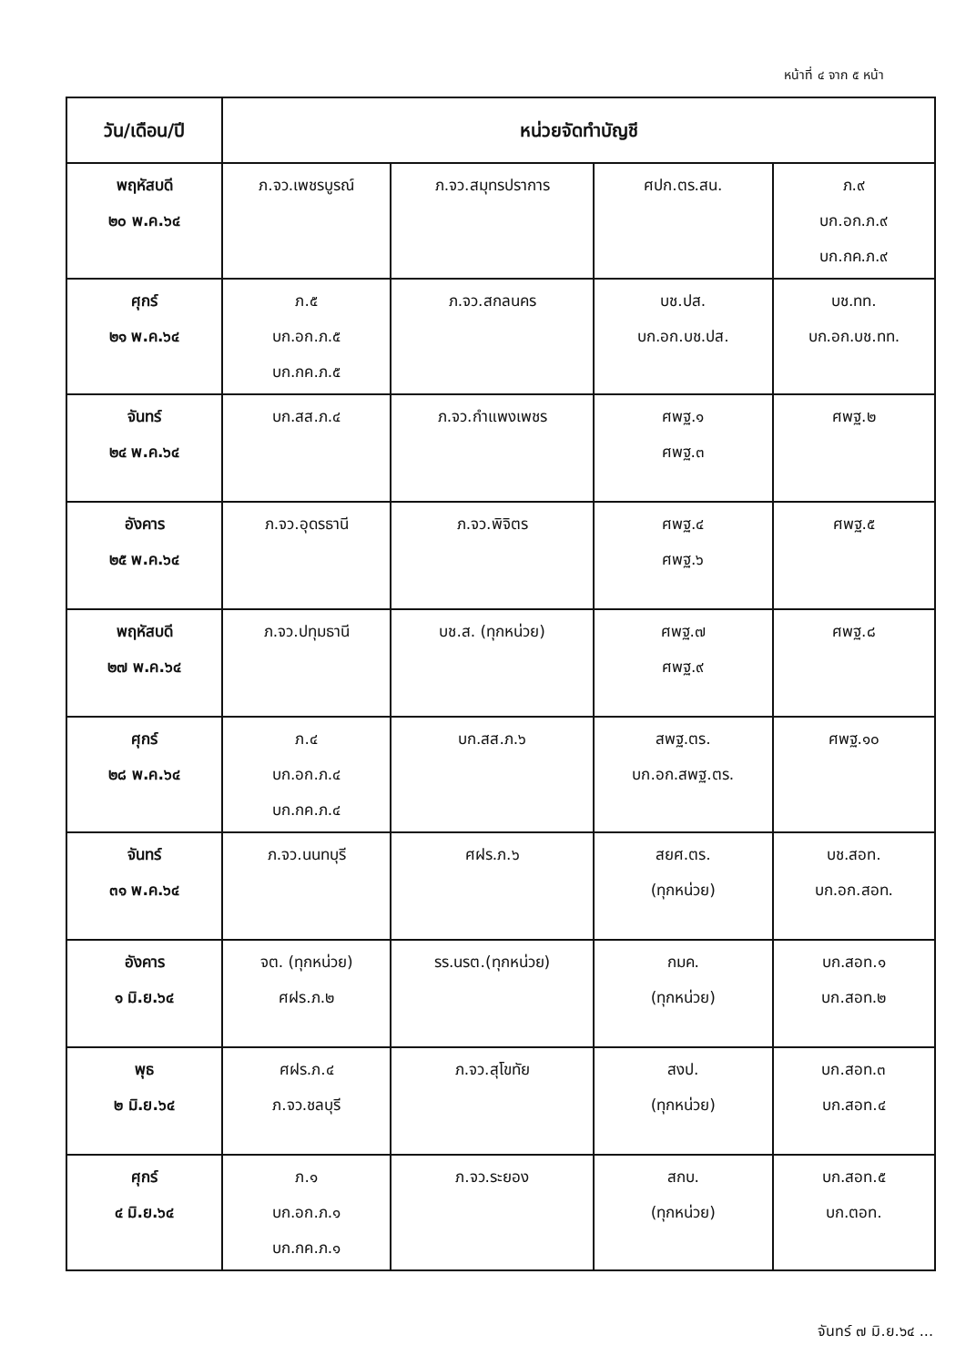หน้าที่ ๔ จาก ๕ หน้า
| วัน/เดือน/ปี | หน่วยจัดทำบัญชี | | | |
| --- | --- | --- | --- | --- |
| พฤหัสบดี ๒๐ พ.ค.๖๔ | ภ.จว.เพชรบูรณ์ | ภ.จว.สมุทรปราการ | ศปก.ตร.สน. | ภ.๙ บก.อก.ภ.๙ บก.กค.ภ.๙ |
| ศุกร์ ๒๑ พ.ค.๖๔ | ภ.๕ บก.อก.ภ.๕ บก.กค.ภ.๕ | ภ.จว.สกลนคร | บช.ปส. บก.อก.บช.ปส. | บช.ทท. บก.อก.บช.ทท. |
| จันทร์ ๒๔ พ.ค.๖๔ | บก.สส.ภ.๔ | ภ.จว.กำแพงเพชร | ศพฐ.๑ ศพฐ.๓ | ศพฐ.๒ |
| อังคาร ๒๕ พ.ค.๖๔ | ภ.จว.อุดรธานี | ภ.จว.พิจิตร | ศพฐ.๔ ศพฐ.๖ | ศพฐ.๕ |
| พฤหัสบดี ๒๗ พ.ค.๖๔ | ภ.จว.ปทุมธานี | บช.ส. (ทุกหน่วย) | ศพฐ.๗ ศพฐ.๙ | ศพฐ.๘ |
| ศุกร์ ๒๘ พ.ค.๖๔ | ภ.๔ บก.อก.ภ.๔ บก.กค.ภ.๔ | บก.สส.ภ.๖ | สพฐ.ตร. บก.อก.สพฐ.ตร. | ศพฐ.๑๐ |
| จันทร์ ๓๑ พ.ค.๖๔ | ภ.จว.นนทบุรี | ศฝร.ภ.๖ | สยศ.ตร. (ทุกหน่วย) | บช.สอท. บก.อก.สอท. |
| อังคาร ๑ มิ.ย.๖๔ | จต. (ทุกหน่วย) ศฝร.ภ.๒ | รร.นรต.(ทุกหน่วย) | กมค. (ทุกหน่วย) | บก.สอท.๑ บก.สอท.๒ |
| พุธ ๒ มิ.ย.๖๔ | ศฝร.ภ.๔ ภ.จว.ชลบุรี | ภ.จว.สุโขทัย | สงป. (ทุกหน่วย) | บก.สอท.๓ บก.สอท.๔ |
| ศุกร์ ๔ มิ.ย.๖๔ | ภ.๑ บก.อก.ภ.๑ บก.กค.ภ.๑ | ภ.จว.ระยอง | สกบ. (ทุกหน่วย) | บก.สอท.๕ บก.ตอท. |
จันทร์ ๗ มิ.ย.๖๔ ...